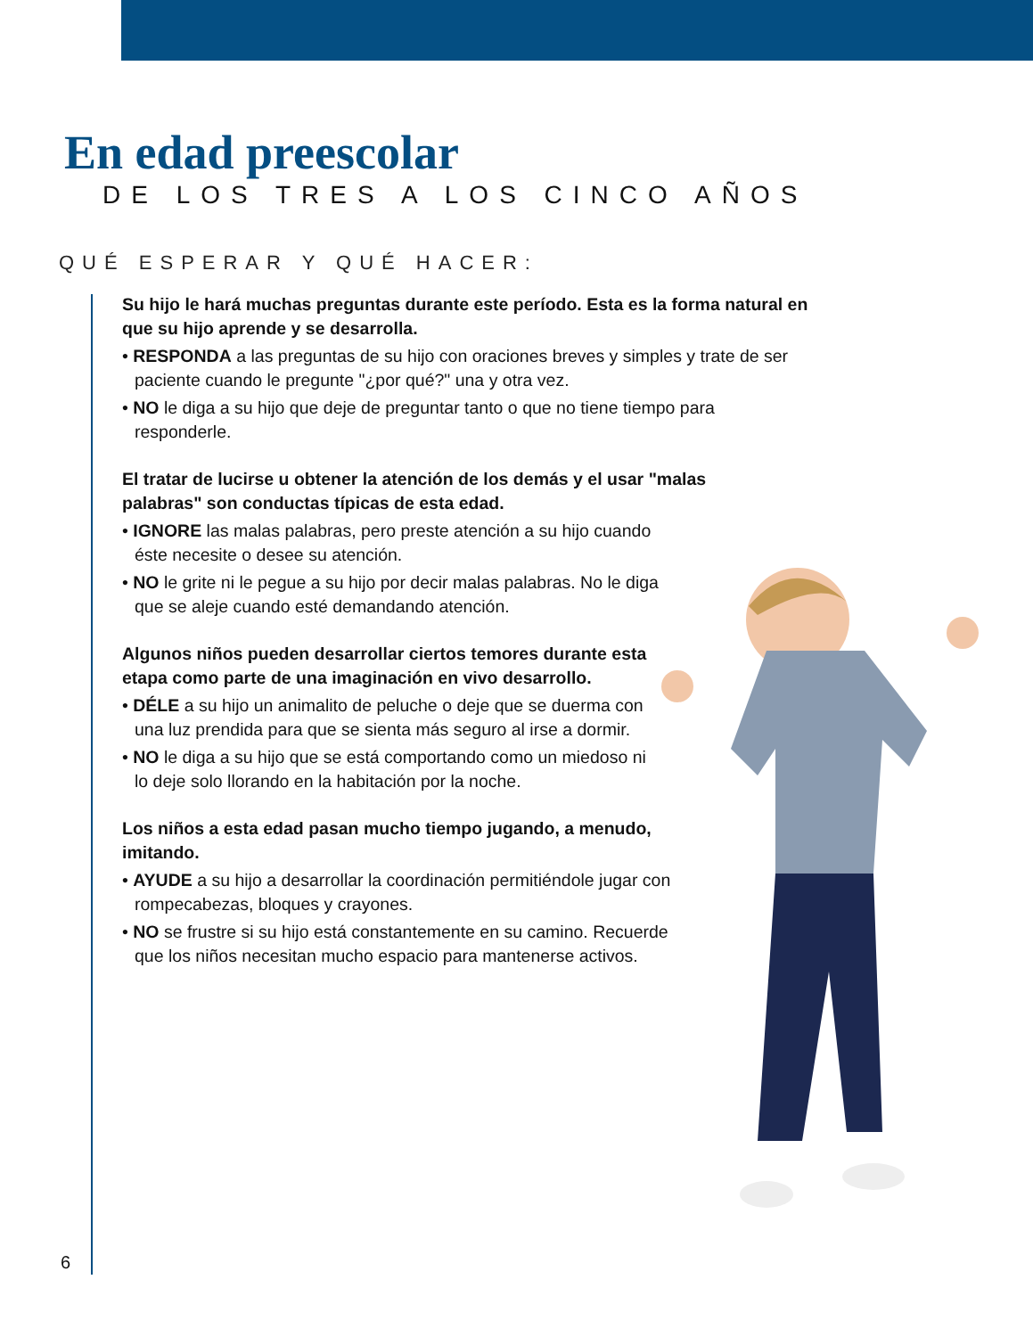En edad preescolar
DE LOS TRES A LOS CINCO AÑOS
QUÉ ESPERAR Y QUÉ HACER:
Su hijo le hará muchas preguntas durante este período. Esta es la forma natural en que su hijo aprende y se desarrolla.
• RESPONDA a las preguntas de su hijo con oraciones breves y simples y trate de ser paciente cuando le pregunte "¿por qué?" una y otra vez.
• NO le diga a su hijo que deje de preguntar tanto o que no tiene tiempo para responderle.
El tratar de lucirse u obtener la atención de los demás y el usar "malas palabras" son conductas típicas de esta edad.
• IGNORE las malas palabras, pero preste atención a su hijo cuando éste necesite o desee su atención.
• NO le grite ni le pegue a su hijo por decir malas palabras. No le diga que se aleje cuando esté demandando atención.
Algunos niños pueden desarrollar ciertos temores durante esta etapa como parte de una imaginación en vivo desarrollo.
• DÉLE a su hijo un animalito de peluche o deje que se duerma con una luz prendida para que se sienta más seguro al irse a dormir.
• NO le diga a su hijo que se está comportando como un miedoso ni lo deje solo llorando en la habitación por la noche.
Los niños a esta edad pasan mucho tiempo jugando, a menudo, imitando.
• AYUDE a su hijo a desarrollar la coordinación permitiéndole jugar con rompecabezas, bloques y crayones.
• NO se frustre si su hijo está constantemente en su camino. Recuerde que los niños necesitan mucho espacio para mantenerse activos.
6